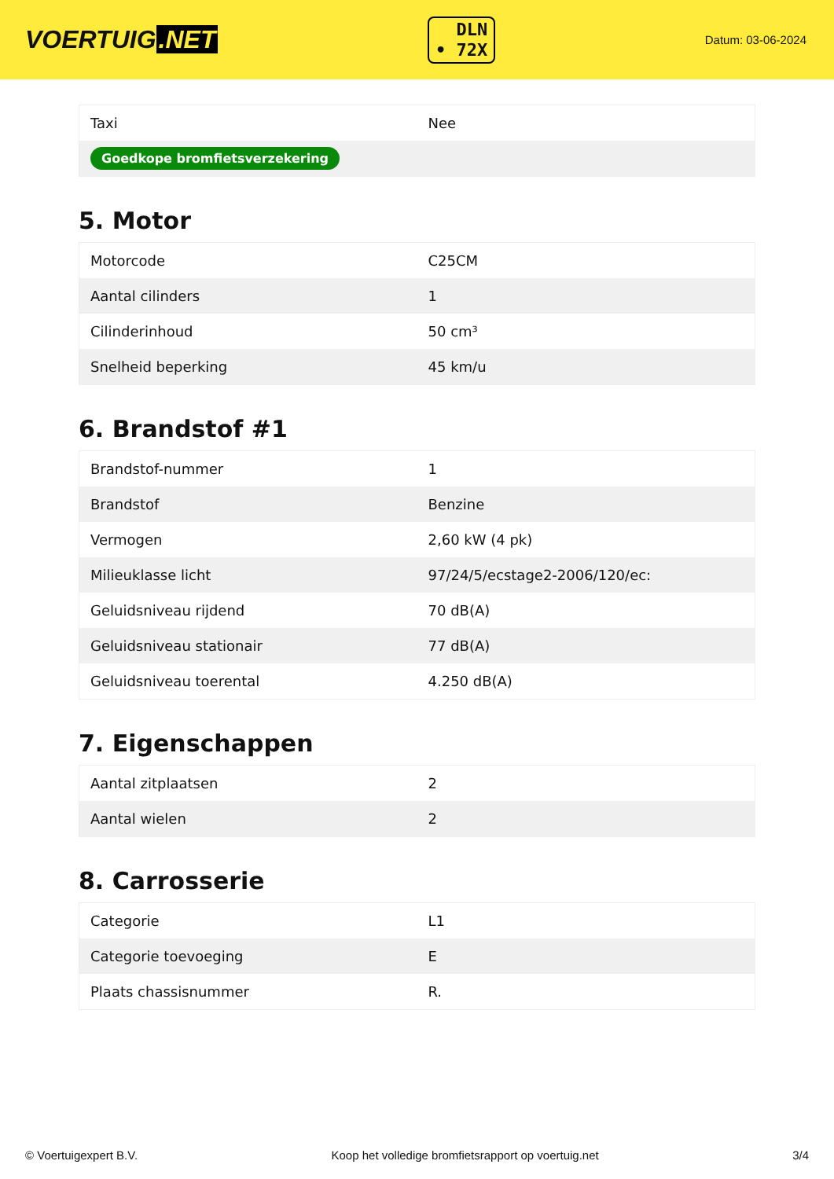VOERTUIG.NET
DLN
• 72X
Datum: 03-06-2024
| Taxi | Nee |
| Goedkope bromfietsverzekering | |
5. Motor
| Motorcode | C25CM |
| Aantal cilinders | 1 |
| Cilinderinhoud | 50 cm³ |
| Snelheid beperking | 45 km/u |
6. Brandstof #1
| Brandstof-nummer | 1 |
| Brandstof | Benzine |
| Vermogen | 2,60 kW (4 pk) |
| Milieuklasse licht | 97/24/5/ecstage2-2006/120/ec: |
| Geluidsniveau rijdend | 70 dB(A) |
| Geluidsniveau stationair | 77 dB(A) |
| Geluidsniveau toerental | 4.250 dB(A) |
7. Eigenschappen
| Aantal zitplaatsen | 2 |
| Aantal wielen | 2 |
8. Carrosserie
| Categorie | L1 |
| Categorie toevoeging | E |
| Plaats chassisnummer | R. |
© Voertuigexpert B.V. Koop het volledige bromfietsrapport op voertuig.net 3/4